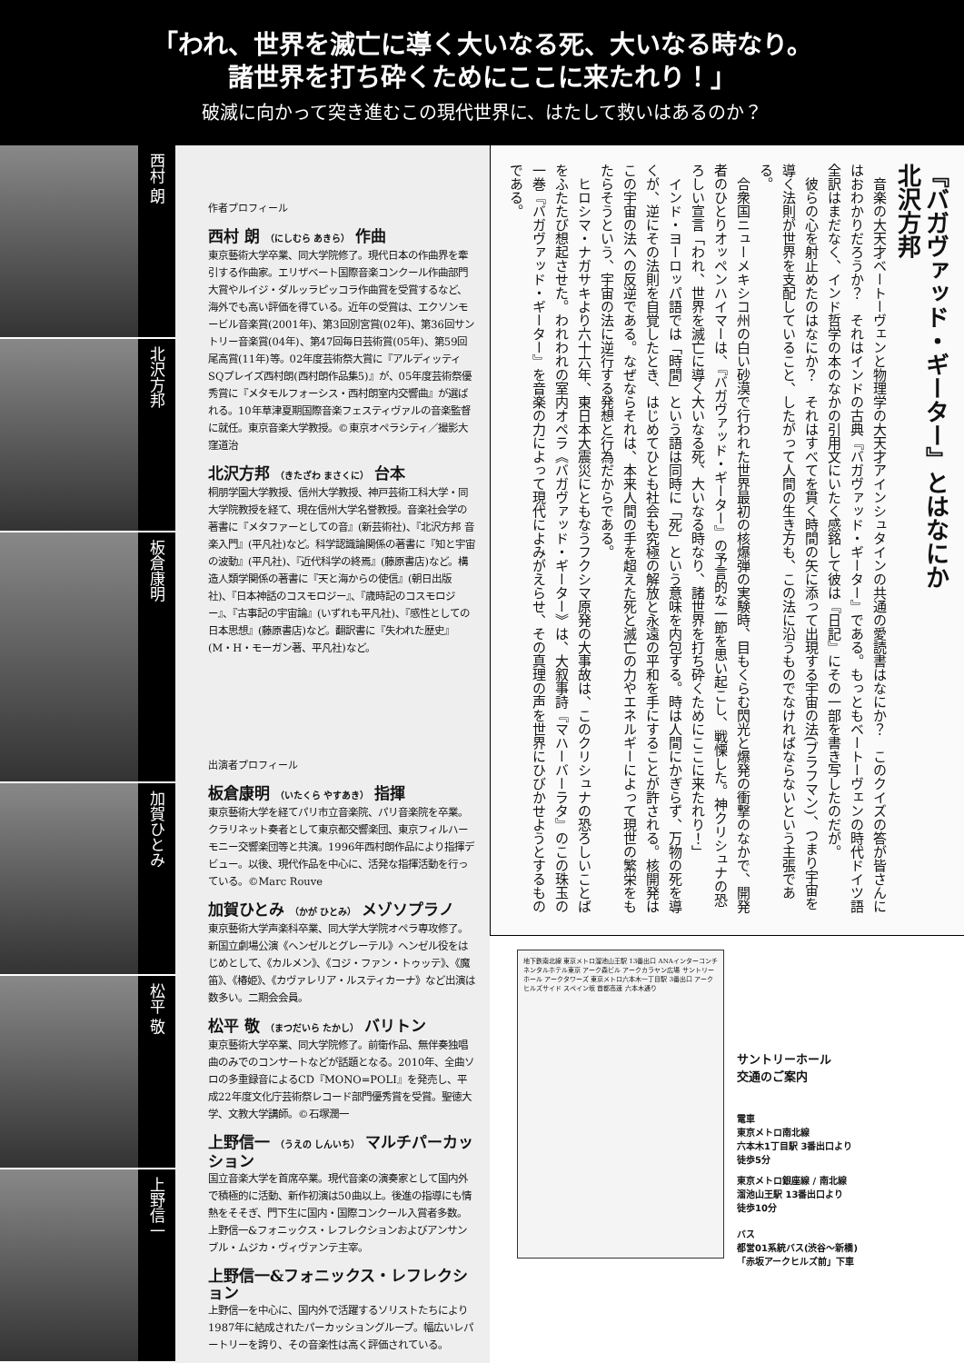「われ、世界を滅亡に導く大いなる死、大いなる時なり。
諸世界を打ち砕くためにここに来たれり！」
破滅に向かって突き進むこの現代世界に、はたして救いはあるのか？
西村 朗
北沢方邦
板倉康明
加賀ひとみ
松平 敬
上野信一
作者プロフィール
西村 朗 （にしむら あきら） 作曲
東京藝術大学卒業、同大学院修了。現代日本の作曲界を牽引する作曲家。エリザベート国際音楽コンクール作曲部門大賞やルイジ・ダルッラピッコラ作曲賞を受賞するなど、海外でも高い評価を得ている。近年の受賞は、エクソンモービル音楽賞(2001年)、第3回別宮賞(02年)、第36回サントリー音楽賞(04年)、第47回毎日芸術賞(05年)、第59回尾高賞(11年)等。02年度芸術祭大賞に『アルディッティSQプレイズ西村朗(西村朗作品集5)』が、05年度芸術祭優秀賞に『メタモルフォーシス・西村朗室内交響曲』が選ばれる。10年草津夏期国際音楽フェスティヴァルの音楽監督に就任。東京音楽大学教授。©東京オペラシティ／撮影大窪道治
北沢方邦 （きたざわ まさくに） 台本
桐朋学園大学教授、信州大学教授、神戸芸術工科大学・同大学院教授を経て、現在信州大学名誉教授。音楽社会学の著書に『メタファーとしての音』(新芸術社)、『北沢方邦 音楽入門』(平凡社)など。科学認識論関係の著書に『知と宇宙の波動』(平凡社)、『近代科学の終焉』(藤原書店)など。構造人類学関係の著書に『天と海からの使信』(朝日出版社)、『日本神話のコスモロジー』、『歳時記のコスモロジー』、『古事記の宇宙論』(いずれも平凡社)、『感性としての日本思想』(藤原書店)など。翻訳書に『失われた歴史』(M・H・モーガン著、平凡社)など。
出演者プロフィール
板倉康明 （いたくら やすあき） 指揮
東京藝術大学を経てパリ市立音楽院、パリ音楽院を卒業。クラリネット奏者として東京都交響楽団、東京フィルハーモニー交響楽団等と共演。1996年西村朗作品により指揮デビュー。以後、現代作品を中心に、活発な指揮活動を行っている。©Marc Rouve
加賀ひとみ （かが ひとみ） メゾソプラノ
東京藝術大学声楽科卒業、同大学大学院オペラ専攻修了。新国立劇場公演《ヘンゼルとグレーテル》ヘンゼル役をはじめとして、《カルメン》、《コジ・ファン・トゥッテ》、《魔笛》、《椿姫》、《カヴァレリア・ルスティカーナ》など出演は数多い。二期会会員。
松平 敬 （まつだいら たかし） バリトン
東京藝術大学卒業、同大学院修了。前衛作品、無伴奏独唱曲のみでのコンサートなどが話題となる。2010年、全曲ソロの多重録音によるCD『MONO=POLI』を発売し、平成22年度文化庁芸術祭レコード部門優秀賞を受賞。聖徳大学、文教大学講師。©石塚潤一
上野信一 （うえの しんいち） マルチパーカッション
国立音楽大学を首席卒業。現代音楽の演奏家として国内外で積極的に活動、新作初演は50曲以上。後進の指導にも情熱をそそぎ、門下生に国内・国際コンクール入賞者多数。上野信一&フォニックス・レフレクションおよびアンサンブル・ムジカ・ヴィヴァンテ主宰。
上野信一&フォニックス・レフレクション
上野信一を中心に、国内外で活躍するソリストたちにより1987年に結成されたパーカッショングループ。幅広いレパートリーを誇り、その音楽性は高く評価されている。
『バガヴァッド・ギーター』とはなにか
北沢方邦
　音楽の大天才ベートーヴェンと物理学の大天才アインシュタインの共通の愛読書はなにか？　このクイズの答が皆さんにはおわかりだろうか？　それはインドの古典『バガヴァッド・ギーター』である。もっともベートーヴェンの時代ドイツ語全訳はまだなく、インド哲学の本のなかの引用文にいたく感銘して彼は『日記』にその一部を書き写したのだが。
　彼らの心を射止めたのはなにか？　それはすべてを貫く時間の矢に添って出現する宇宙の法(ブラフマン)、つまり宇宙を導く法則が世界を支配していること、したがって人間の生き方も、この法に沿うものでなければならないという主張である。
　合衆国ニューメキシコ州の白い砂漠で行われた世界最初の核爆弾の実験時、目もくらむ閃光と爆発の衝撃のなかで、開発者のひとりオッペンハイマーは、『バガヴァッド・ギーター』の予言的な一節を思い起こし、戦慄した。神クリシュナの恐ろしい宣言「われ、世界を滅亡に導く大いなる死、大いなる時なり、諸世界を打ち砕くためにここに来たれり！」
　インド・ヨーロッパ語では「時間」という語は同時に「死」という意味を内包する。時は人間にかぎらず、万物の死を導くが、逆にその法則を自覚したとき、はじめてひとも社会も究極の解放と永遠の平和を手にすることが許される。核開発はこの宇宙の法への反逆である。なぜならそれは、本来人間の手を超えた死と滅亡の力やエネルギーによって現世の繁栄をもたらそうという、宇宙の法に逆行する発想と行為だからである。
　ヒロシマ・ナガサキより六十六年、東日本大震災にともなうフクシマ原発の大事故は、このクリシュナの恐ろしいことばをふたたび想起させた。われわれの室内オペラ《バガヴァッド・ギーター》は、大叙事詩『マハーバーラタ』のこの珠玉の一巻『バガヴァッド・ギーター』を音楽の力によって現代によみがえらせ、その真理の声を世界にひびかせようとするものである。
地下鉄南北線 東京メトロ溜池山王駅 13番出口 ANAインターコンチネンタルホテル東京 アーク森ビル アークカラヤン広場 サントリーホール アークタワーズ 東京メトロ六本木一丁目駅 3番出口 アークヒルズサイド スペイン坂 首都高速 六本木通り
サントリーホール
交通のご案内
電車
東京メトロ南北線
六本木1丁目駅 3番出口より
徒歩5分
東京メトロ銀座線 / 南北線
溜池山王駅 13番出口より
徒歩10分
バス
都営01系統バス(渋谷〜新橋)
「赤坂アークヒルズ前」下車